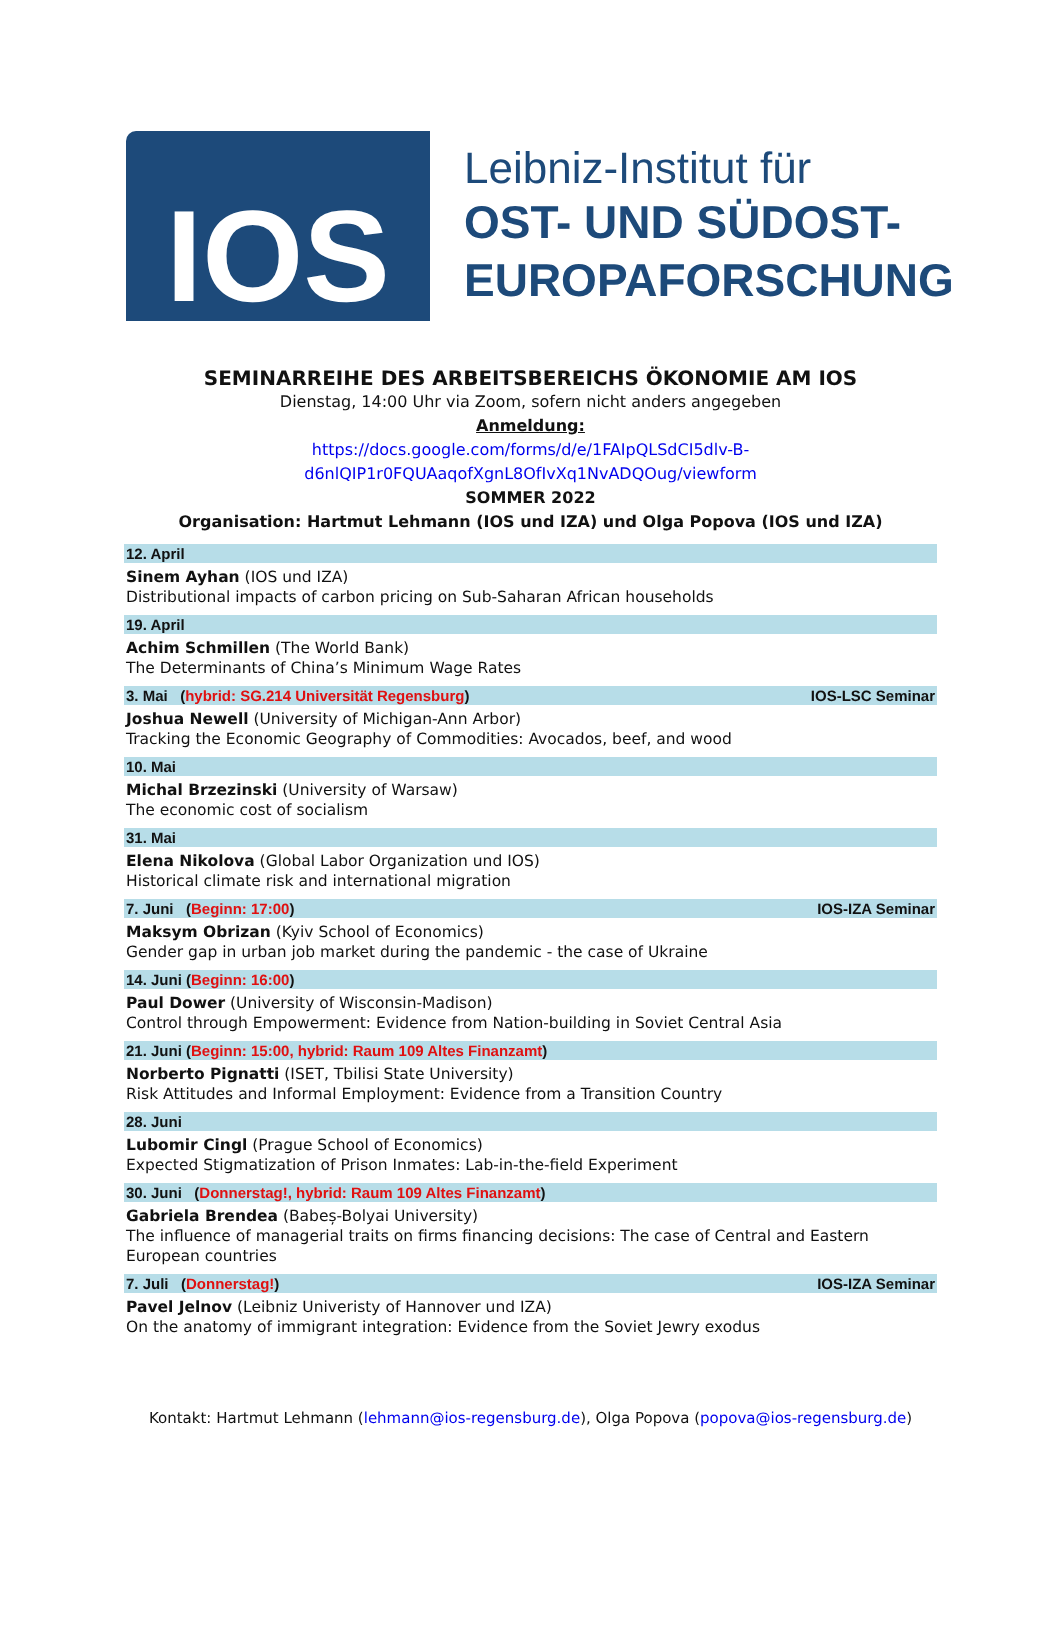IOS
Leibniz-Institut für
OST- UND SÜDOST-
EUROPAFORSCHUNG
SEMINARREIHE DES ARBEITSBEREICHS ÖKONOMIE AM IOS
Dienstag, 14:00 Uhr via Zoom, sofern nicht anders angegeben
Anmeldung:
https://docs.google.com/forms/d/e/1FAIpQLSdCI5dlv-B-
d6nlQIP1r0FQUAaqofXgnL8OfIvXq1NvADQOug/viewform
SOMMER 2022
Organisation: Hartmut Lehmann (IOS und IZA) und Olga Popova (IOS und IZA)
12. April
Sinem Ayhan (IOS und IZA)
Distributional impacts of carbon pricing on Sub-Saharan African households
19. April
Achim Schmillen (The World Bank)
The Determinants of China’s Minimum Wage Rates
3. Mai (hybrid: SG.214 Universität Regensburg) IOS-LSC Seminar
Joshua Newell (University of Michigan-Ann Arbor)
Tracking the Economic Geography of Commodities: Avocados, beef, and wood
10. Mai
Michal Brzezinski (University of Warsaw)
The economic cost of socialism
31. Mai
Elena Nikolova (Global Labor Organization und IOS)
Historical climate risk and international migration
7. Juni (Beginn: 17:00) IOS-IZA Seminar
Maksym Obrizan (Kyiv School of Economics)
Gender gap in urban job market during the pandemic - the case of Ukraine
14. Juni (Beginn: 16:00)
Paul Dower (University of Wisconsin-Madison)
Control through Empowerment: Evidence from Nation-building in Soviet Central Asia
21. Juni (Beginn: 15:00, hybrid: Raum 109 Altes Finanzamt)
Norberto Pignatti (ISET, Tbilisi State University)
Risk Attitudes and Informal Employment: Evidence from a Transition Country
28. Juni
Lubomir Cingl (Prague School of Economics)
Expected Stigmatization of Prison Inmates: Lab-in-the-field Experiment
30. Juni (Donnerstag!, hybrid: Raum 109 Altes Finanzamt)
Gabriela Brendea (Babeș-Bolyai University)
The influence of managerial traits on firms financing decisions: The case of Central and Eastern European countries
7. Juli (Donnerstag!) IOS-IZA Seminar
Pavel Jelnov (Leibniz Univeristy of Hannover und IZA)
On the anatomy of immigrant integration: Evidence from the Soviet Jewry exodus
Kontakt: Hartmut Lehmann (lehmann@ios-regensburg.de), Olga Popova (popova@ios-regensburg.de)